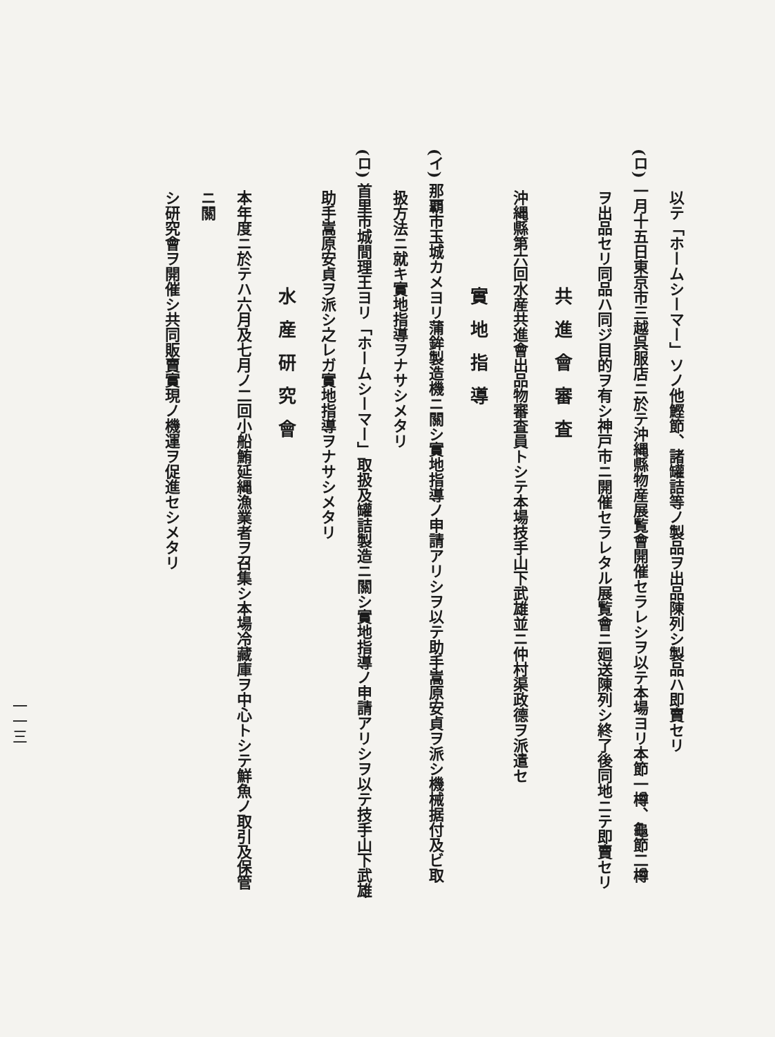以テ「ホームシーマー」ソノ他鰹節、諸罐詰等ノ製品ヲ出品陳列シ製品ハ即賣セリ
(ロ) 一月十五日東京市三越呉服店ニ於テ沖縄縣物産展覧會開催セラレシヲ以テ本場ヨリ本節一樽、龜節二樽
ヲ出品セリ同品ハ同ジ目的ヲ有シ神戸市ニ開催セラレタル展覧會ニ廻送陳列シ終了後同地ニテ即賣セリ
共進會審査
沖縄縣第六回水産共進會出品物審査員トシテ本場技手山下武雄並ニ仲村渠政德ヲ派遣セ
實地指導
(イ) 那覇市玉城カメヨリ蒲鉾製造機ニ關シ實地指導ノ申請アリシヲ以テ助手嵩原安貞ヲ派シ機械据付及ビ取
扱方法ニ就キ實地指導ヲナサシメタリ
(ロ) 首里市城間理王ヨリ「ホームシーマー」取扱及罐詰製造ニ關シ實地指導ノ申請アリシヲ以テ技手山下武雄
助手嵩原安貞ヲ派シ之レガ實地指導ヲナサシメタリ
水産研究會
本年度ニ於テハ六月及七月ノ二回小船鮪延縄漁業者ヲ召集シ本場冷藏庫ヲ中心トシテ鮮魚ノ取引及保管ニ關
シ研究會ヲ開催シ共同販賣實現ノ機運ヲ促進セシメタリ
一一三